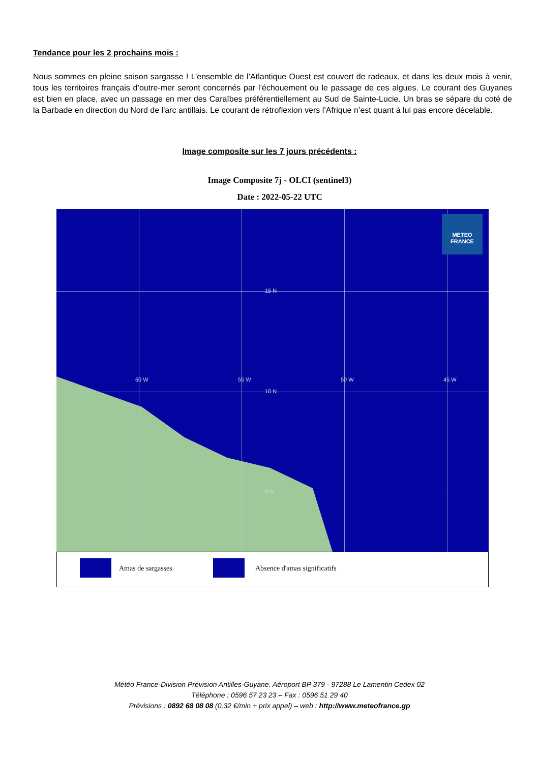Tendance pour les 2 prochains mois :
Nous sommes en pleine saison sargasse ! L’ensemble de l’Atlantique Ouest est couvert de radeaux, et dans les deux mois à venir, tous les territoires français d’outre-mer seront concernés par l’échouement ou le passage de ces algues. Le courant des Guyanes est bien en place, avec un passage en mer des Caraïbes préférentiellement au Sud de Sainte-Lucie. Un bras se sépare du coté de la Barbade en direction du Nord de l'arc antillais. Le courant de rétroflexion vers l’Afrique n’est quant à lui pas encore décelable.
Image composite sur les 7 jours précédents :
Image Composite 7j - OLCI (sentinel3)
Date : 2022-05-22 UTC
15 N
10 N
5 N
60 W 55 W 50 W 45 W
METEO
FRANCE
Amas de sargasses Absence d'amas significatifs
Météo France-Division Prévision Antilles-Guyane. Aéroport BP 379 - 97288 Le Lamentin Cedex 02
Téléphone : 0596 57 23 23 – Fax : 0596 51 29 40
Prévisions : 0892 68 08 08 (0,32 €/min + prix appel) – web : http://www.meteofrance.gp